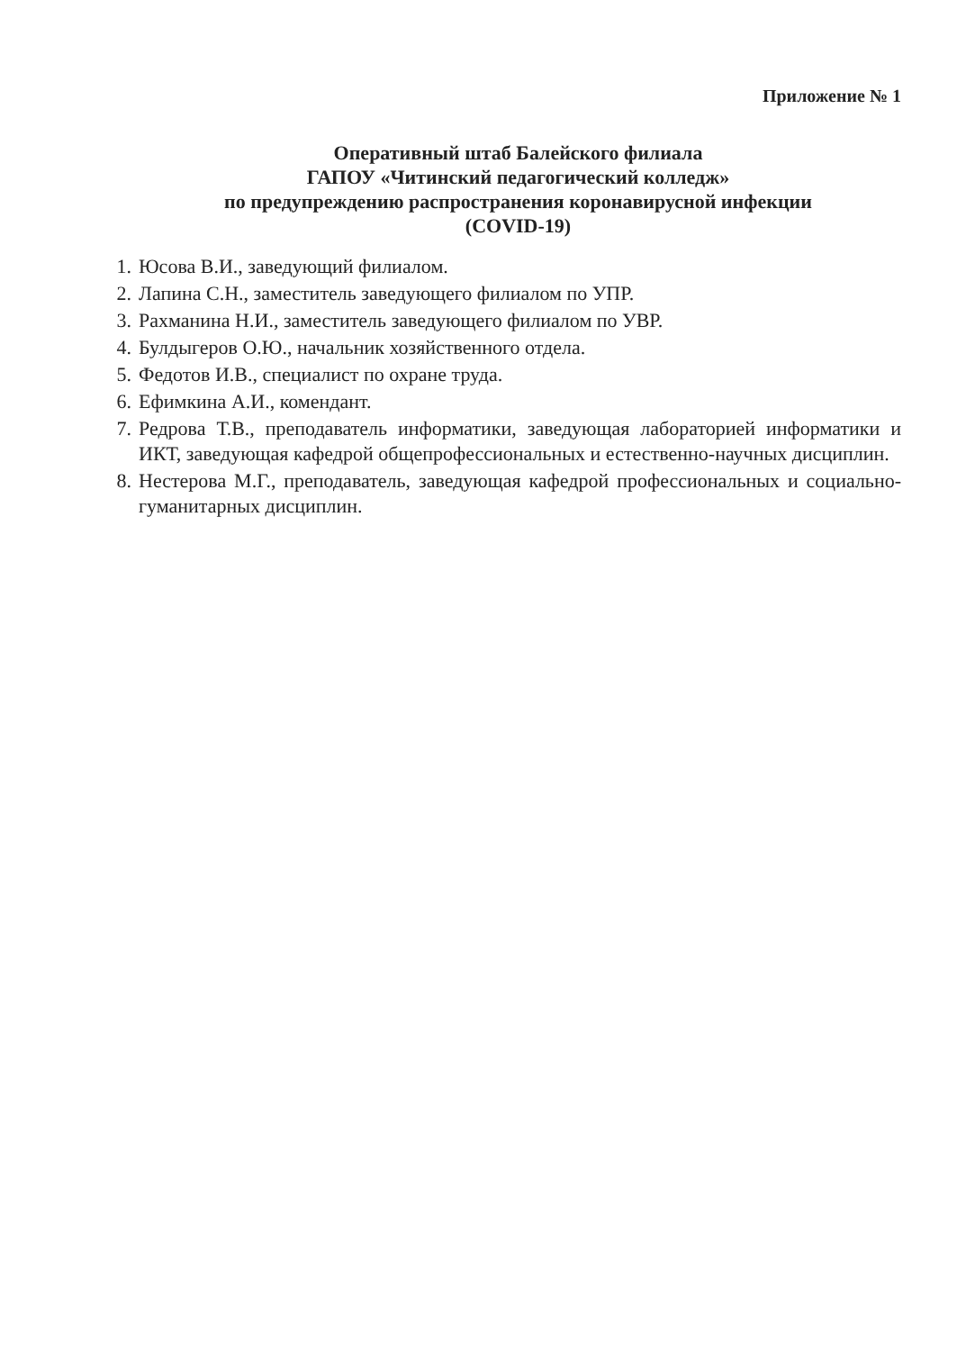Приложение № 1
Оперативный штаб Балейского филиала
ГАПОУ «Читинский педагогический колледж»
по предупреждению распространения коронавирусной инфекции
(COVID-19)
1. Юсова В.И., заведующий филиалом.
2. Лапина С.Н., заместитель заведующего филиалом по УПР.
3. Рахманина Н.И., заместитель заведующего филиалом по УВР.
4. Булдыгеров О.Ю., начальник хозяйственного отдела.
5. Федотов И.В., специалист по охране труда.
6. Ефимкина А.И., комендант.
7. Редрова Т.В., преподаватель информатики, заведующая лабораторией информатики и ИКТ, заведующая кафедрой общепрофессиональных и естественно-научных дисциплин.
8. Нестерова М.Г., преподаватель, заведующая кафедрой профессиональных и социально-гуманитарных дисциплин.